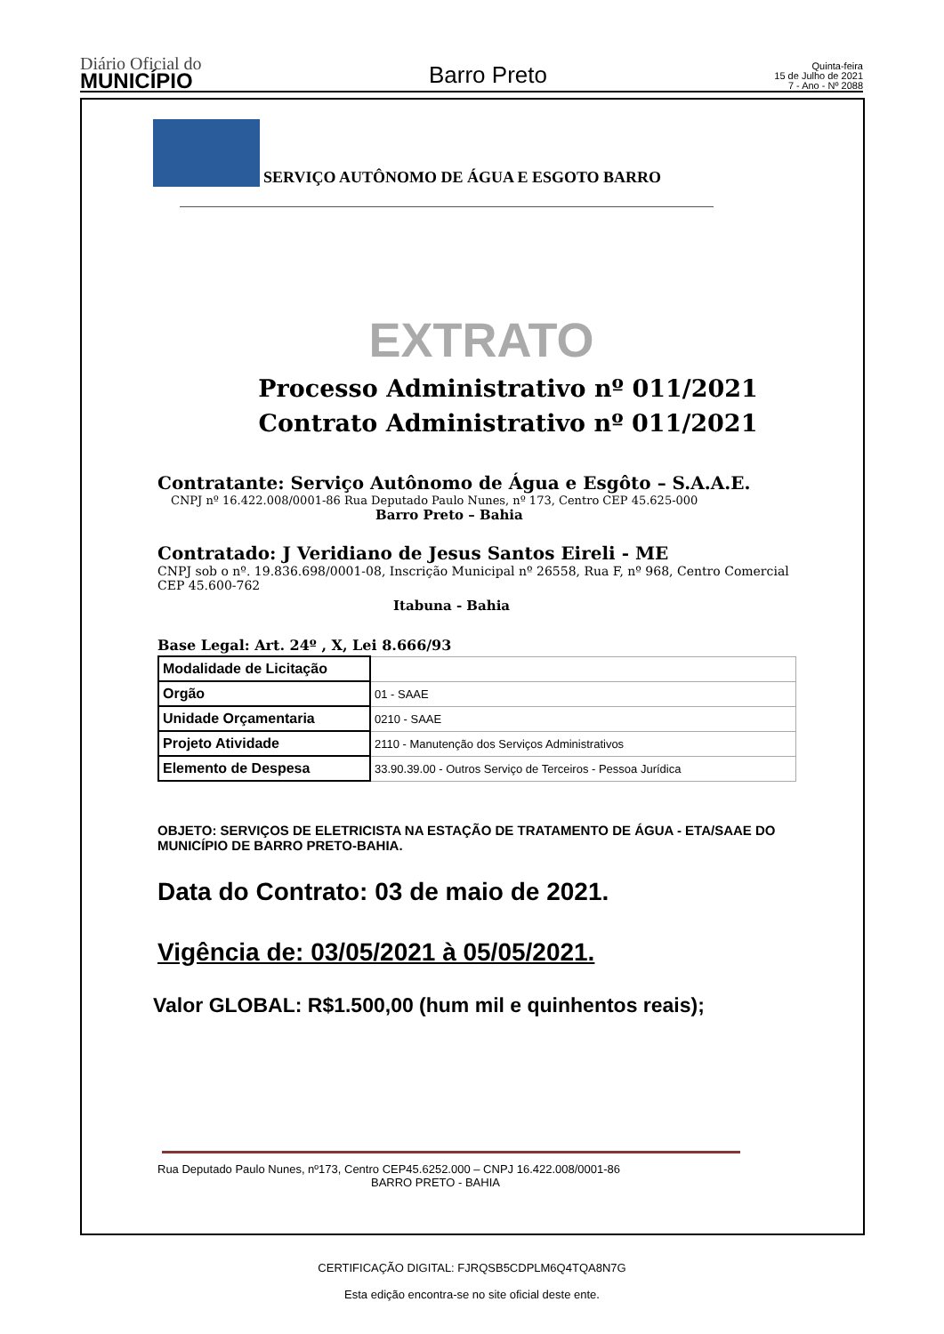Diário Oficial do
MUNICÍPIO
Barro Preto
Quinta-feira
15 de Julho de 2021
7 - Ano - Nº 2088
SERVIÇO AUTÔNOMO DE ÁGUA E ESGOTO BARRO
EXTRATO
Processo Administrativo nº 011/2021
Contrato Administrativo nº 011/2021
Contratante: Serviço Autônomo de Água e Esgôto – S.A.A.E.
CNPJ nº 16.422.008/0001-86 Rua Deputado Paulo Nunes, nº 173, Centro CEP 45.625-000
Barro Preto – Bahia
Contratado: J Veridiano de Jesus Santos Eireli - ME
CNPJ sob o nº. 19.836.698/0001-08, Inscrição Municipal nº 26558, Rua F, nº 968, Centro Comercial CEP 45.600-762
Itabuna - Bahia
Base Legal: Art. 24º , X, Lei 8.666/93
| Modalidade de Licitação | |
| Orgão | 01 - SAAE |
| Unidade Orçamentaria | 0210 - SAAE |
| Projeto Atividade | 2110 - Manutenção dos Serviços Administrativos |
| Elemento de Despesa | 33.90.39.00 - Outros Serviço de Terceiros - Pessoa Jurídica |
OBJETO: SERVIÇOS DE ELETRICISTA NA ESTAÇÃO DE TRATAMENTO DE ÁGUA - ETA/SAAE DO MUNICÍPIO DE BARRO PRETO-BAHIA.
Data do Contrato: 03 de maio de 2021.
Vigência de: 03/05/2021 à 05/05/2021.
Valor GLOBAL: R$1.500,00 (hum mil e quinhentos reais);
Rua Deputado Paulo Nunes, nº173, Centro CEP45.6252.000 – CNPJ 16.422.008/0001-86
BARRO PRETO - BAHIA
CERTIFICAÇÃO DIGITAL: FJRQSB5CDPLM6Q4TQA8N7G
Esta edição encontra-se no site oficial deste ente.